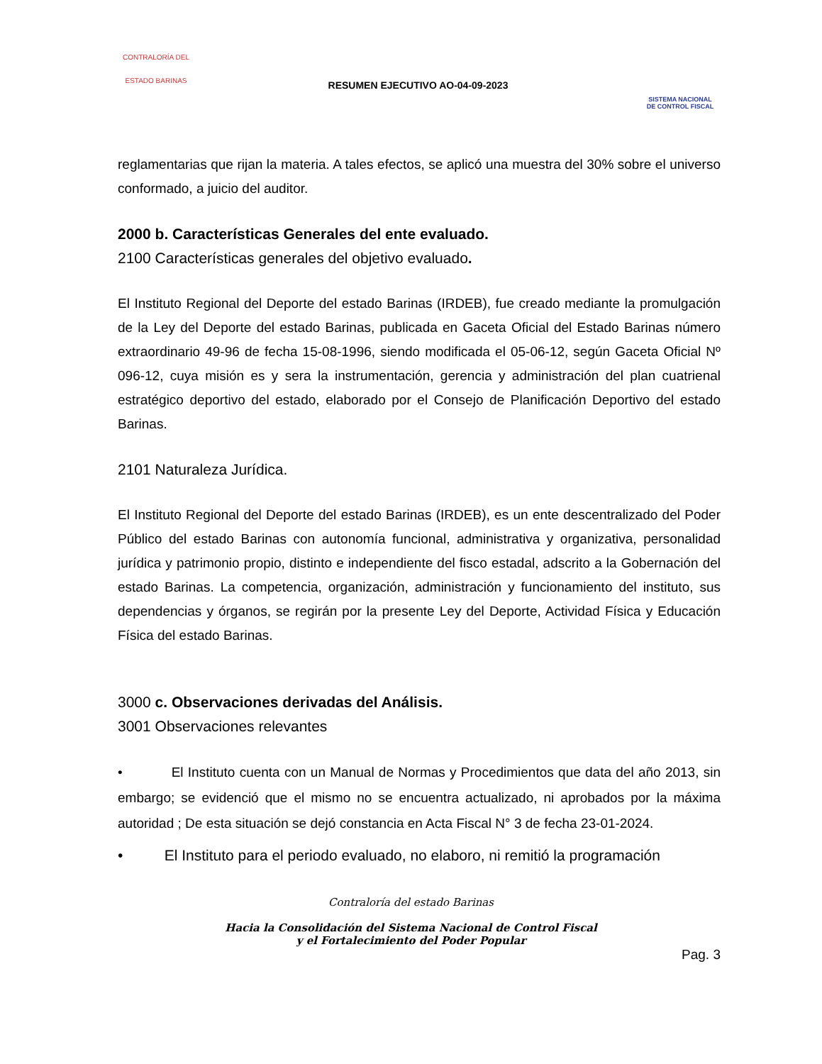CONTRALORÍA DEL
ESTADO BARINAS
RESUMEN EJECUTIVO AO-04-09-2023
SISTEMA NACIONAL
DE CONTROL FISCAL
reglamentarias que rijan la materia. A tales efectos, se aplicó una muestra del 30% sobre el universo conformado, a juicio del auditor.
2000 b. Características Generales del ente evaluado.
2100 Características generales del objetivo evaluado.
El Instituto Regional del Deporte del estado Barinas (IRDEB), fue creado mediante la promulgación de la Ley del Deporte del estado Barinas, publicada en Gaceta Oficial del Estado Barinas número extraordinario 49-96 de fecha 15-08-1996, siendo modificada el 05-06-12, según Gaceta Oficial Nº 096-12, cuya misión es y sera la instrumentación, gerencia y administración del plan cuatrienal estratégico deportivo del estado, elaborado por el Consejo de Planificación Deportivo del estado Barinas.
2101 Naturaleza Jurídica.
El Instituto Regional del Deporte del estado Barinas (IRDEB), es un ente descentralizado del Poder Público del estado Barinas con autonomía funcional, administrativa y organizativa, personalidad jurídica y patrimonio propio, distinto e independiente del fisco estadal, adscrito a la Gobernación del estado Barinas. La competencia, organización, administración y funcionamiento del instituto, sus dependencias y órganos, se regirán por la presente Ley del Deporte, Actividad Física y Educación Física del estado Barinas.
3000 c. Observaciones derivadas del Análisis.
3001 Observaciones relevantes
• El Instituto cuenta con un Manual de Normas y Procedimientos que data del año 2013, sin embargo; se evidenció que el mismo no se encuentra actualizado, ni aprobados por la máxima autoridad ; De esta situación se dejó constancia en Acta Fiscal N° 3 de fecha 23-01-2024.
• El Instituto para el periodo evaluado, no elaboro, ni remitió la programación
Contraloría del estado Barinas
Hacia la Consolidación del Sistema Nacional de Control Fiscal
y el Fortalecimiento del Poder Popular
Pag. 3